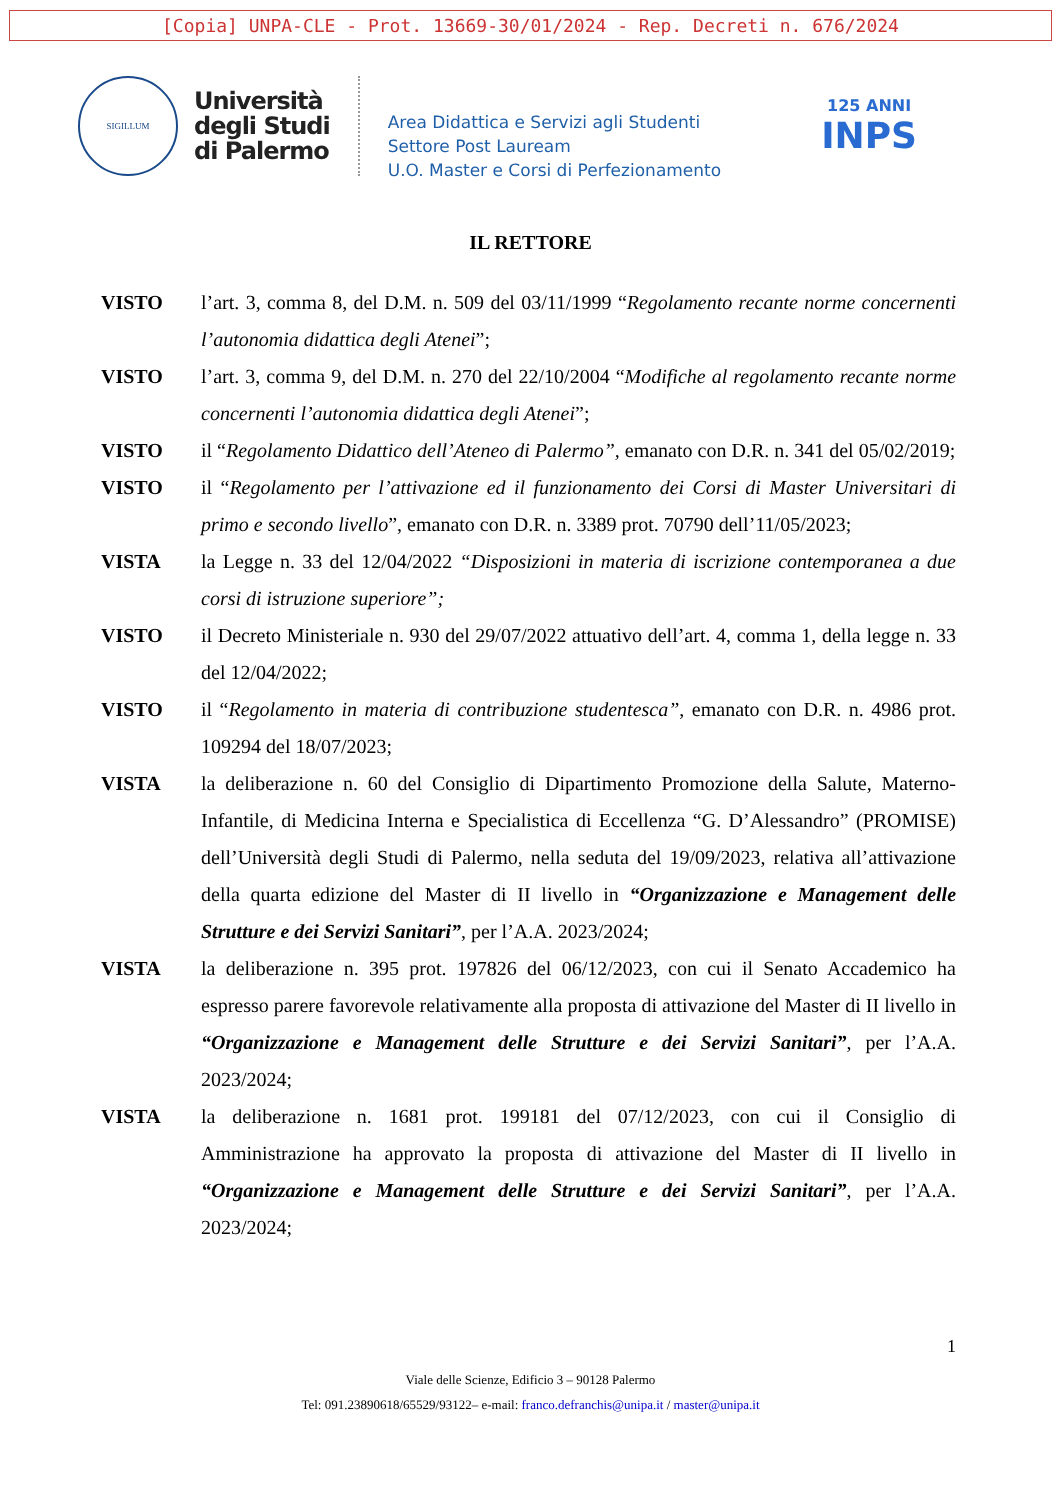[Copia] UNPA-CLE - Prot. 13669-30/01/2024 - Rep. Decreti n. 676/2024
SIGILLUM
Università
degli Studi
di Palermo
Area Didattica e Servizi agli Studenti
Settore Post Lauream
U.O. Master e Corsi di Perfezionamento
125 ANNI
INPS
IL RETTORE
VISTO l’art. 3, comma 8, del D.M. n. 509 del 03/11/1999 “Regolamento recante norme concernenti l’autonomia didattica degli Atenei”;
VISTO l’art. 3, comma 9, del D.M. n. 270 del 22/10/2004 “Modifiche al regolamento recante norme concernenti l’autonomia didattica degli Atenei”;
VISTO il “Regolamento Didattico dell’Ateneo di Palermo”, emanato con D.R. n. 341 del 05/02/2019;
VISTO il “Regolamento per l’attivazione ed il funzionamento dei Corsi di Master Universitari di primo e secondo livello”, emanato con D.R. n. 3389 prot. 70790 dell’11/05/2023;
VISTA la Legge n. 33 del 12/04/2022 “Disposizioni in materia di iscrizione contemporanea a due corsi di istruzione superiore”;
VISTO il Decreto Ministeriale n. 930 del 29/07/2022 attuativo dell’art. 4, comma 1, della legge n. 33 del 12/04/2022;
VISTO il “Regolamento in materia di contribuzione studentesca”, emanato con D.R. n. 4986 prot. 109294 del 18/07/2023;
VISTA la deliberazione n. 60 del Consiglio di Dipartimento Promozione della Salute, Materno-Infantile, di Medicina Interna e Specialistica di Eccellenza “G. D’Alessandro” (PROMISE) dell’Università degli Studi di Palermo, nella seduta del 19/09/2023, relativa all’attivazione della quarta edizione del Master di II livello in “Organizzazione e Management delle Strutture e dei Servizi Sanitari”, per l’A.A. 2023/2024;
VISTA la deliberazione n. 395 prot. 197826 del 06/12/2023, con cui il Senato Accademico ha espresso parere favorevole relativamente alla proposta di attivazione del Master di II livello in “Organizzazione e Management delle Strutture e dei Servizi Sanitari”, per l’A.A. 2023/2024;
VISTA la deliberazione n. 1681 prot. 199181 del 07/12/2023, con cui il Consiglio di Amministrazione ha approvato la proposta di attivazione del Master di II livello in “Organizzazione e Management delle Strutture e dei Servizi Sanitari”, per l’A.A. 2023/2024;
1
Viale delle Scienze, Edificio 3 – 90128 Palermo
Tel: 091.23890618/65529/93122– e-mail: franco.defranchis@unipa.it / master@unipa.it